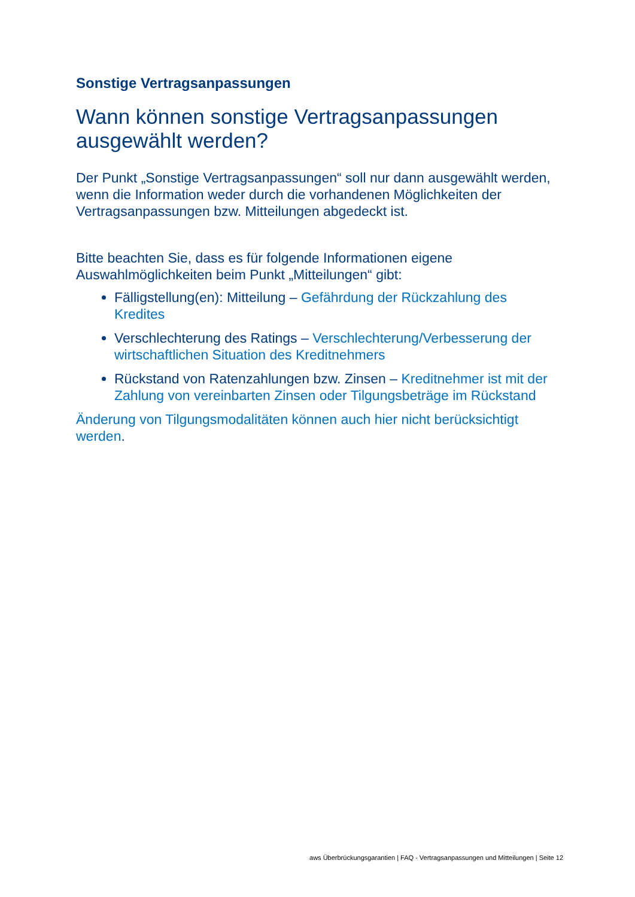Sonstige Vertragsanpassungen
Wann können sonstige Vertragsanpassungen ausgewählt werden?
Der Punkt „Sonstige Vertragsanpassungen“ soll nur dann ausgewählt werden, wenn die Information weder durch die vorhandenen Möglichkeiten der Vertragsanpassungen bzw. Mitteilungen abgedeckt ist.
Bitte beachten Sie, dass es für folgende Informationen eigene Auswahlmöglichkeiten beim Punkt „Mitteilungen“ gibt:
Fälligstellung(en): Mitteilung – Gefährdung der Rückzahlung des Kredites
Verschlechterung des Ratings – Verschlechterung/Verbesserung der wirtschaftlichen Situation des Kreditnehmers
Rückstand von Ratenzahlungen bzw. Zinsen – Kreditnehmer ist mit der Zahlung von vereinbarten Zinsen oder Tilgungsbeträge im Rückstand
Änderung von Tilgungsmodalitäten können auch hier nicht berücksichtigt werden.
aws Überbrückungsgarantien | FAQ - Vertragsanpassungen und Mitteilungen | Seite 12